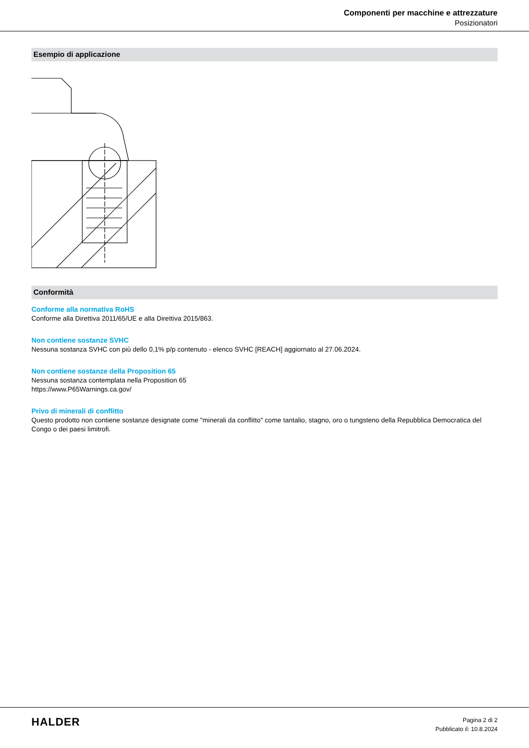Componenti per macchine e attrezzature
Posizionatori
Esempio di applicazione
Conformità
Conforme alla normativa RoHS
Conforme alla Direttiva 2011/65/UE e alla Direttiva 2015/863.
Non contiene sostanze SVHC
Nessuna sostanza SVHC con più dello 0,1% p/p contenuto - elenco SVHC [REACH] aggiornato al 27.06.2024.
Non contiene sostanze della Proposition 65
Nessuna sostanza contemplata nella Proposition 65
https://www.P65Warnings.ca.gov/
Privo di minerali di conflitto
Questo prodotto non contiene sostanze designate come "minerali da conflitto" come tantalio, stagno, oro o tungsteno della Repubblica Democratica del Congo o dei paesi limitrofi.
HALDER
Pagina 2 di 2
Pubblicato il: 10.8.2024